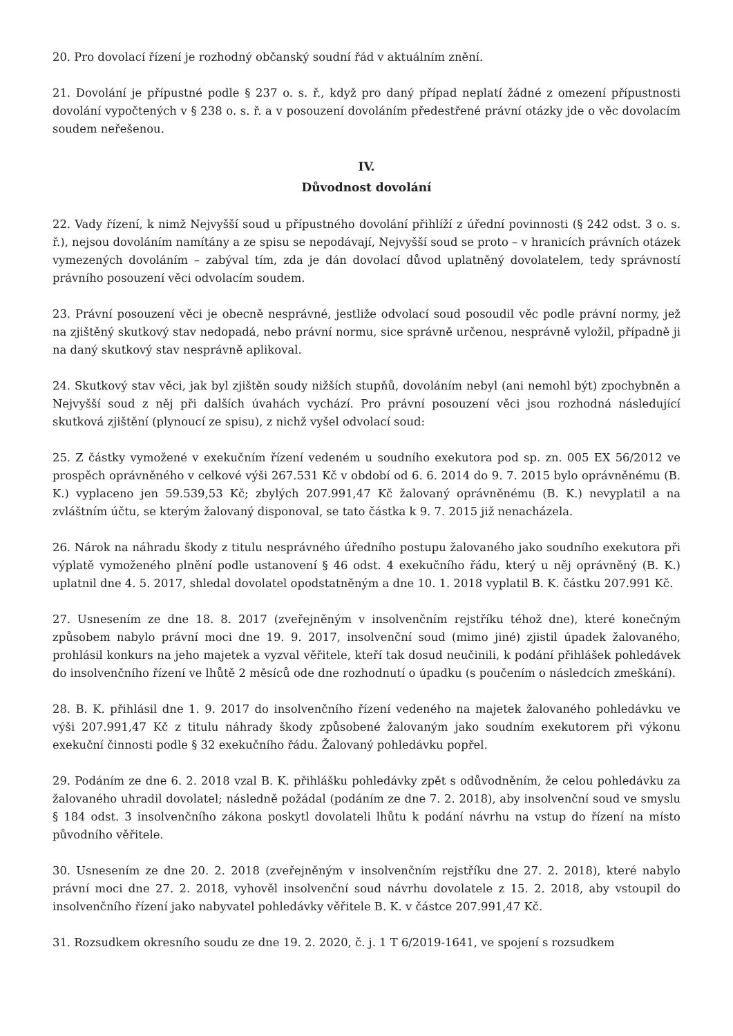20. Pro dovolací řízení je rozhodný občanský soudní řád v aktuálním znění.
21. Dovolání je přípustné podle § 237 o. s. ř., když pro daný případ neplatí žádné z omezení přípustnosti dovolání vypočtených v § 238 o. s. ř. a v posouzení dovoláním předestřené právní otázky jde o věc dovolacím soudem neřešenou.
IV.
Důvodnost dovolání
22. Vady řízení, k nimž Nejvyšší soud u přípustného dovolání přihlíží z úřední povinnosti (§ 242 odst. 3 o. s. ř.), nejsou dovoláním namítány a ze spisu se nepodávají, Nejvyšší soud se proto – v hranicích právních otázek vymezených dovoláním – zabýval tím, zda je dán dovolací důvod uplatněný dovolatelem, tedy správností právního posouzení věci odvolacím soudem.
23. Právní posouzení věci je obecně nesprávné, jestliže odvolací soud posoudil věc podle právní normy, jež na zjištěný skutkový stav nedopadá, nebo právní normu, sice správně určenou, nesprávně vyložil, případně ji na daný skutkový stav nesprávně aplikoval.
24. Skutkový stav věci, jak byl zjištěn soudy nižších stupňů, dovoláním nebyl (ani nemohl být) zpochybněn a Nejvyšší soud z něj při dalších úvahách vychází. Pro právní posouzení věci jsou rozhodná následující skutková zjištění (plynoucí ze spisu), z nichž vyšel odvolací soud:
25. Z částky vymožené v exekučním řízení vedeném u soudního exekutora pod sp. zn. 005 EX 56/2012 ve prospěch oprávněného v celkové výši 267.531 Kč v období od 6. 6. 2014 do 9. 7. 2015 bylo oprávněnému (B. K.) vyplaceno jen 59.539,53 Kč; zbylých 207.991,47 Kč žalovaný oprávněnému (B. K.) nevyplatil a na zvláštním účtu, se kterým žalovaný disponoval, se tato částka k 9. 7. 2015 již nenacházela.
26. Nárok na náhradu škody z titulu nesprávného úředního postupu žalovaného jako soudního exekutora při výplatě vymoženého plnění podle ustanovení § 46 odst. 4 exekučního řádu, který u něj oprávněný (B. K.) uplatnil dne 4. 5. 2017, shledal dovolatel opodstatněným a dne 10. 1. 2018 vyplatil B. K. částku 207.991 Kč.
27. Usnesením ze dne 18. 8. 2017 (zveřejněným v insolvenčním rejstříku téhož dne), které konečným způsobem nabylo právní moci dne 19. 9. 2017, insolvenční soud (mimo jiné) zjistil úpadek žalovaného, prohlásil konkurs na jeho majetek a vyzval věřitele, kteří tak dosud neučinili, k podání přihlášek pohledávek do insolvenčního řízení ve lhůtě 2 měsíců ode dne rozhodnutí o úpadku (s poučením o následcích zmeškání).
28. B. K. přihlásil dne 1. 9. 2017 do insolvenčního řízení vedeného na majetek žalovaného pohledávku ve výši 207.991,47 Kč z titulu náhrady škody způsobené žalovaným jako soudním exekutorem při výkonu exekuční činnosti podle § 32 exekučního řádu. Žalovaný pohledávku popřel.
29. Podáním ze dne 6. 2. 2018 vzal B. K. přihlášku pohledávky zpět s odůvodněním, že celou pohledávku za žalovaného uhradil dovolatel; následně požádal (podáním ze dne 7. 2. 2018), aby insolvenční soud ve smyslu § 184 odst. 3 insolvenčního zákona poskytl dovolateli lhůtu k podání návrhu na vstup do řízení na místo původního věřitele.
30. Usnesením ze dne 20. 2. 2018 (zveřejněným v insolvenčním rejstříku dne 27. 2. 2018), které nabylo právní moci dne 27. 2. 2018, vyhověl insolvenční soud návrhu dovolatele z 15. 2. 2018, aby vstoupil do insolvenčního řízení jako nabyvatel pohledávky věřitele B. K. v částce 207.991,47 Kč.
31. Rozsudkem okresního soudu ze dne 19. 2. 2020, č. j. 1 T 6/2019-1641, ve spojení s rozsudkem